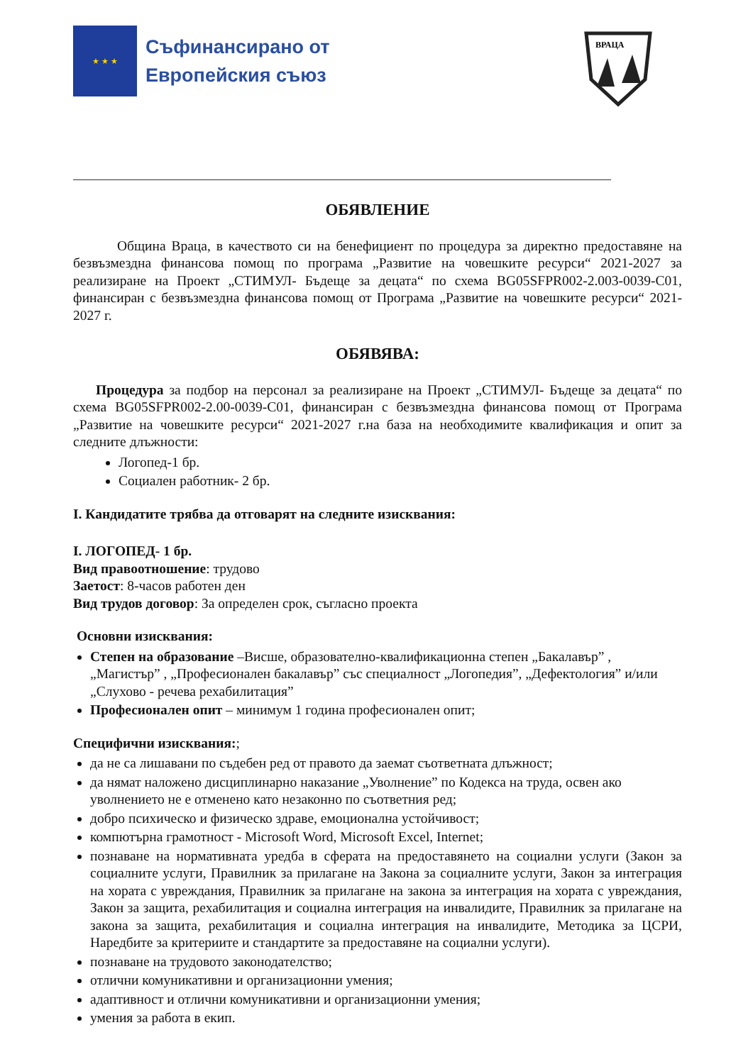★ ★ ★
Съфинансирано от
Европейския съюз
ВРАЦА
ОБЯВЛЕНИЕ
Община Враца, в качеството си на бенефициент по процедура за директно предоставяне на безвъзмездна финансова помощ по програма „Развитие на човешките ресурси“ 2021-2027 за реализиране на Проект „СТИМУЛ- Бъдеще за децата“ по схема BG05SFPR002-2.003-0039-C01, финансиран с безвъзмездна финансова помощ от Програма „Развитие на човешките ресурси“ 2021-2027 г.
ОБЯВЯВА:
Процедура за подбор на персонал за реализиране на Проект „СТИМУЛ- Бъдеще за децата“ по схема BG05SFPR002-2.00-0039-C01, финансиран с безвъзмездна финансова помощ от Програма „Развитие на човешките ресурси“ 2021-2027 г.на база на необходимите квалификация и опит за следните длъжности:
Логопед-1 бр.
Социален работник- 2 бр.
I. Кандидатите трябва да отговарят на следните изисквания:
I. ЛОГОПЕД- 1 бр.
Вид правоотношение: трудово
Заетост: 8-часов работен ден
Вид трудов договор: За определен срок, съгласно проекта
Основни изисквания:
Степен на образование –Висше, образователно-квалификационна степен „Бакалавър” , „Магистър” , „Професионален бакалавър” със специалност „Логопедия”, „Дефектология” и/или „Слухово - речева рехабилитация”
Професионален опит – минимум 1 година професионален опит;
Специфични изисквания:;
да не са лишавани по съдебен ред от правото да заемат съответната длъжност;
да нямат наложено дисциплинарно наказание „Уволнение” по Кодекса на труда, освен ако уволнението не е отменено като незаконно по съответния ред;
добро психическо и физическо здраве, емоционална устойчивост;
компютърна грамотност - Microsoft Word, Microsoft Excel, Internet;
познаване на нормативната уредба в сферата на предоставянето на социални услуги (Закон за социалните услуги, Правилник за прилагане на Закона за социалните услуги, Закон за интеграция на хората с увреждания, Правилник за прилагане на закона за интеграция на хората с увреждания, Закон за защита, рехабилитация и социална интеграция на инвалидите, Правилник за прилагане на закона за защита, рехабилитация и социална интеграция на инвалидите, Методика за ЦСРИ, Наредбите за критериите и стандартите за предоставяне на социални услуги).
познаване на трудовото законодателство;
отлични комуникативни и организационни умения;
адаптивност и отлични комуникативни и организационни умения;
умения за работа в екип.